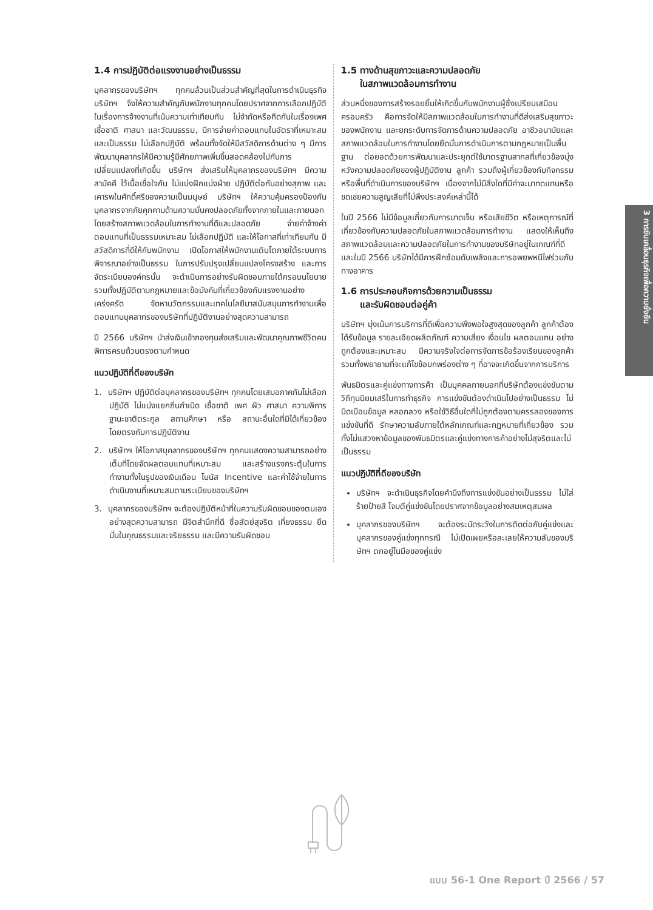1.4 การปฏิบัติต่อแรงงานอย่างเป็นธรรม
บุคลากรของบริษัทฯ ทุกคนล้วนเป็นส่วนสำคัญที่สุดในการดำเนินธุรกิจ บริษัทฯ จึงให้ความสำคัญกับพนักงานทุกคนโดยปราศจากการเลือกปฏิบัติ ในเรื่องการจ้างงานที่เน้นความเท่าเทียมกัน ไม่จำกัดหรือกีดกันในเรื่องเพศ เชื้อชาติ ศาสนา และวัฒนธรรม, มีการจ่ายค่าตอบแทนในอัตราที่เหมาะสมและเป็นธรรม ไม่เลือกปฏิบัติ พร้อมทั้งจัดให้มีสวัสดิการด้านต่าง ๆ มีการพัฒนาบุคลากรให้มีความรู้มีศักยภาพเพิ่มขึ้นสอดคล้องไปกับการเปลี่ยนแปลงที่เกิดขึ้น บริษัทฯ ส่งเสริมให้บุคลากรของบริษัทฯ มีความสามัคคี ไว้เนื้อเชื่อใจกัน ไม่แบ่งฝักแบ่งฝ่าย ปฏิบัติต่อกันอย่างสุภาพ และเคารพในศักดิ์ศรีของความเป็นมนุษย์ บริษัทฯ ให้ความคุ้มครองป้องกันบุคลากรจากภัยคุกคามด้านความมั่นคงปลอดภัยทั้งจากภายในและภายนอก โดยสร้างสภาพแวดล้อมในการทำงานที่ดีและปลอดภัย จ่ายค่าจ้างค่าตอบแทนที่เป็นธรรมเหมาะสม ไม่เลือกปฏิบัติ และให้โอกาสที่เท่าเทียมกัน มีสวัสดิการที่ดีให้กับพนักงาน เปิดโอกาสให้พนักงานเติบโตภายใต้ระบบการพิจารณาอย่างเป็นธรรม ในการปรับปรุงเปลี่ยนแปลงโครงสร้าง และการจัดระเบียบองค์กรนั้น จะดำเนินการอย่างรับผิดชอบภายใต้กรอบนโยบาย รวมทั้งปฏิบัติตามกฎหมายและข้อบังคับที่เกี่ยวข้องกับแรงงานอย่างเคร่งครัด จัดหานวัตกรรมและเทคโนโลยีมาสนับสนุนการทำงานเพื่อตอบแทนบุคลากรของบริษัทที่ปฏิบัติงานอย่างสุดความสามารถ
ปี 2566 บริษัทฯ นำส่งเงินเข้ากองทุนส่งเสริมและพัฒนาคุณภาพชีวิตคนพิการครบถ้วนตรงตามกำหนด
แนวปฏิบัติที่ดีของบริษัท
1. บริษัทฯ ปฏิบัติต่อบุคลากรของบริษัทฯ ทุกคนโดยเสมอภาคกันไม่เลือกปฏิบัติ ไม่แบ่งแยกถิ่นกำเนิด เชื้อชาติ เพศ ผิว ศาสนา ความพิการ ฐานะชาติตระกูล สถานศึกษา หรือ สถานะอื่นใดที่มิได้เกี่ยวข้องโดยตรงกับการปฏิบัติงาน
2. บริษัทฯ ให้โอกาสบุคลากรของบริษัทฯ ทุกคนแสดงความสามารถอย่างเต็มที่โดยจัดผลตอบแทนที่เหมาะสม และสร้างแรงกระตุ้นในการทำงานทั้งในรูปของเงินเดือน โบนัส Incentive และค่าใช้จ่ายในการดำเนินงานที่เหมาะสมตามระเบียบของบริษัทฯ
3. บุคลากรของบริษัทฯ จะต้องปฏิบัติหน้าที่ในความรับผิดชอบของตนเองอย่างสุดความสามารถ มีจิตสำนึกที่ดี ซื่อสัตย์สุจริต เที่ยงธรรม ยึดมั่นในคุณธรรมและจริยธรรม และมีความรับผิดชอบ
1.5 ทางด้านสุขภาวะและความปลอดภัย
ในสภาพแวดล้อมการทำงาน
ส่วนหนึ่งของการสร้างรอยยิ้มให้เกิดขึ้นกับพนักงานผู้ซึ่งเปรียบเสมือนครอบครัว คือการจัดให้มีสภาพแวดล้อมในการทำงานที่ดีส่งเสริมสุขภาวะของพนักงาน และยกระดับการจัดการด้านความปลอดภัย อาชีวอนามัยและสภาพแวดล้อมในการทำงานโดยยึดมั่นการดำเนินการตามกฎหมายเป็นพื้นฐาน ต่อยอดด้วยการพัฒนาและประยุกต์ใช้มาตรฐานสากลที่เกี่ยวข้องมุ่งหวังความปลอดภัยของผู้ปฏิบัติงาน ลูกค้า รวมถึงผู้เกี่ยวข้องกับกิจกรรมหรือพื้นที่ดำเนินการของบริษัทฯ เนื่องจากไม่มีสิ่งใดที่มีค่าจะมาทดแทนหรือชดเชยความสูญเสียที่ไม่พึงประสงค์เหล่านี้ได้
ในปี 2566 ไม่มีข้อมูลเกี่ยวกับการบาดเจ็บ หรือเสียชีวิต หรือเหตุการณ์ที่เกี่ยวข้องกับความปลอดภัยในสภาพแวดล้อมการทำงาน แสดงให้เห็นถึงสภาพแวดล้อมและความปลอดภัยในการทำงานของบริษัทอยู่ในเกณฑ์ที่ดี และในปี 2566 บริษัทได้มีการฝึกซ้อมดับเพลิงและการอพยพหนีไฟร่วมกับทางอาคาร
1.6 การประกอบกิจการด้วยความเป็นธรรม
และรับผิดชอบต่อคู่ค้า
บริษัทฯ มุ่งเน้นการบริการที่ดีเพื่อความพึงพอใจสูงสุดของลูกค้า ลูกค้าต้องได้รับข้อมูล รายละเอียดผลิตภัณฑ์ ความเสี่ยง เงื่อนไข ผลตอบแทน อย่างถูกต้องและเหมาะสม มีความจริงใจต่อการจัดการข้อร้องเรียนของลูกค้า รวมทั้งพยายามที่จะแก้ไขข้อบกพร่องต่าง ๆ ที่อาจจะเกิดขึ้นจากการบริการ
พันธมิตรและคู่แข่งทางการค้า เป็นบุคคลภายนอกที่บริษัทต้องแข่งขันตามวิถีทุนนิยมเสรีในการทำธุรกิจ การแข่งขันต้องดำเนินไปอย่างเป็นธรรม ไม่บิดเบือนข้อมูล หลอกลวง หรือใช้วิธีอื่นใดที่ไม่ถูกต้องตามครรลองของการแข่งขันที่ดี รักษาความลับภายใต้หลักเกณฑ์และกฎหมายที่เกี่ยวข้อง รวมทั้งไม่แสวงหาข้อมูลของพันธมิตรและคู่แข่งทางการค้าอย่างไม่สุจริตและไม่เป็นธรรม
แนวปฏิบัติที่ดีของบริษัท
บริษัทฯ จะดำเนินธุรกิจโดยคำนึงถึงการแข่งขันอย่างเป็นธรรม ไม่ใส่ร้ายป้ายสี โจมตีคู่แข่งขันโดยปราศจากข้อมูลอย่างสมเหตุสมผล
บุคลากรของบริษัทฯ จะต้องระมัดระวังในการติดต่อกับคู่แข่งและบุคลากรของคู่แข่งทุกกรณี ไม่เปิดเผยหรือละเลยให้ความลับของบริษัทฯ ตกอยู่ในมือของคู่แข่ง
3 การขับเคลื่อนธุรกิจเพื่อความยั่งยืน
แบบ 56-1 One Report ปี 2566 / 57